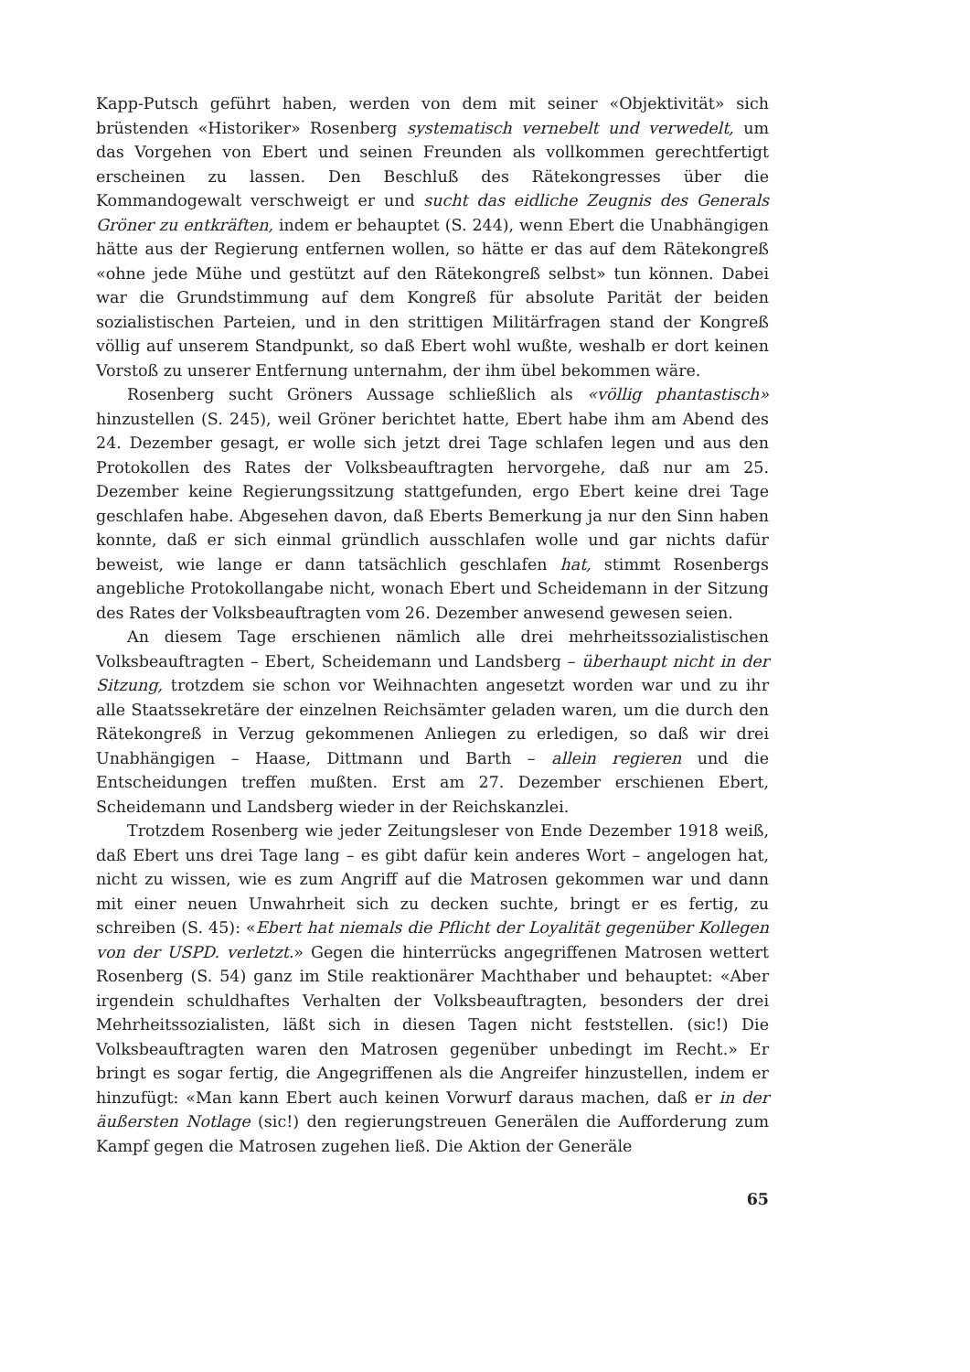Kapp-Putsch geführt haben, werden von dem mit seiner «Objektivität» sich brüstenden «Historiker» Rosenberg systematisch vernebelt und verwedelt, um das Vorgehen von Ebert und seinen Freunden als vollkommen gerechtfertigt erscheinen zu lassen. Den Beschluß des Rätekongresses über die Kommandogewalt verschweigt er und sucht das eidliche Zeugnis des Generals Gröner zu entkräften, indem er behauptet (S. 244), wenn Ebert die Unabhängigen hätte aus der Regierung entfernen wollen, so hätte er das auf dem Rätekongreß «ohne jede Mühe und gestützt auf den Rätekongreß selbst» tun können. Dabei war die Grundstimmung auf dem Kongreß für absolute Parität der beiden sozialistischen Parteien, und in den strittigen Militärfragen stand der Kongreß völlig auf unserem Standpunkt, so daß Ebert wohl wußte, weshalb er dort keinen Vorstoß zu unserer Entfernung unternahm, der ihm übel bekommen wäre.
Rosenberg sucht Gröners Aussage schließlich als «völlig phantastisch» hinzustellen (S. 245), weil Gröner berichtet hatte, Ebert habe ihm am Abend des 24. Dezember gesagt, er wolle sich jetzt drei Tage schlafen legen und aus den Protokollen des Rates der Volksbeauftragten hervorgehe, daß nur am 25. Dezember keine Regierungssitzung stattgefunden, ergo Ebert keine drei Tage geschlafen habe. Abgesehen davon, daß Eberts Bemerkung ja nur den Sinn haben konnte, daß er sich einmal gründlich ausschlafen wolle und gar nichts dafür beweist, wie lange er dann tatsächlich geschlafen hat, stimmt Rosenbergs angebliche Protokollangabe nicht, wonach Ebert und Scheidemann in der Sitzung des Rates der Volksbeauftragten vom 26. Dezember anwesend gewesen seien.
An diesem Tage erschienen nämlich alle drei mehrheitssozialistischen Volksbeauftragten – Ebert, Scheidemann und Landsberg – überhaupt nicht in der Sitzung, trotzdem sie schon vor Weihnachten angesetzt worden war und zu ihr alle Staatssekretäre der einzelnen Reichsämter geladen waren, um die durch den Rätekongreß in Verzug gekommenen Anliegen zu erledigen, so daß wir drei Unabhängigen – Haase, Dittmann und Barth – allein regieren und die Entscheidungen treffen mußten. Erst am 27. Dezember erschienen Ebert, Scheidemann und Landsberg wieder in der Reichskanzlei.
Trotzdem Rosenberg wie jeder Zeitungsleser von Ende Dezember 1918 weiß, daß Ebert uns drei Tage lang – es gibt dafür kein anderes Wort – angelogen hat, nicht zu wissen, wie es zum Angriff auf die Matrosen gekommen war und dann mit einer neuen Unwahrheit sich zu decken suchte, bringt er es fertig, zu schreiben (S. 45): «Ebert hat niemals die Pflicht der Loyalität gegenüber Kollegen von der USPD. verletzt.» Gegen die hinterrücks angegriffenen Matrosen wettert Rosenberg (S. 54) ganz im Stile reaktionärer Machthaber und behauptet: «Aber irgendein schuldhaftes Verhalten der Volksbeauftragten, besonders der drei Mehrheitssozialisten, läßt sich in diesen Tagen nicht feststellen. (sic!) Die Volksbeauftragten waren den Matrosen gegenüber unbedingt im Recht.» Er bringt es sogar fertig, die Angegriffenen als die Angreifer hinzustellen, indem er hinzufügt: «Man kann Ebert auch keinen Vorwurf daraus machen, daß er in der äußersten Notlage (sic!) den regierungstreuen Generälen die Aufforderung zum Kampf gegen die Matrosen zugehen ließ. Die Aktion der Generäle
65